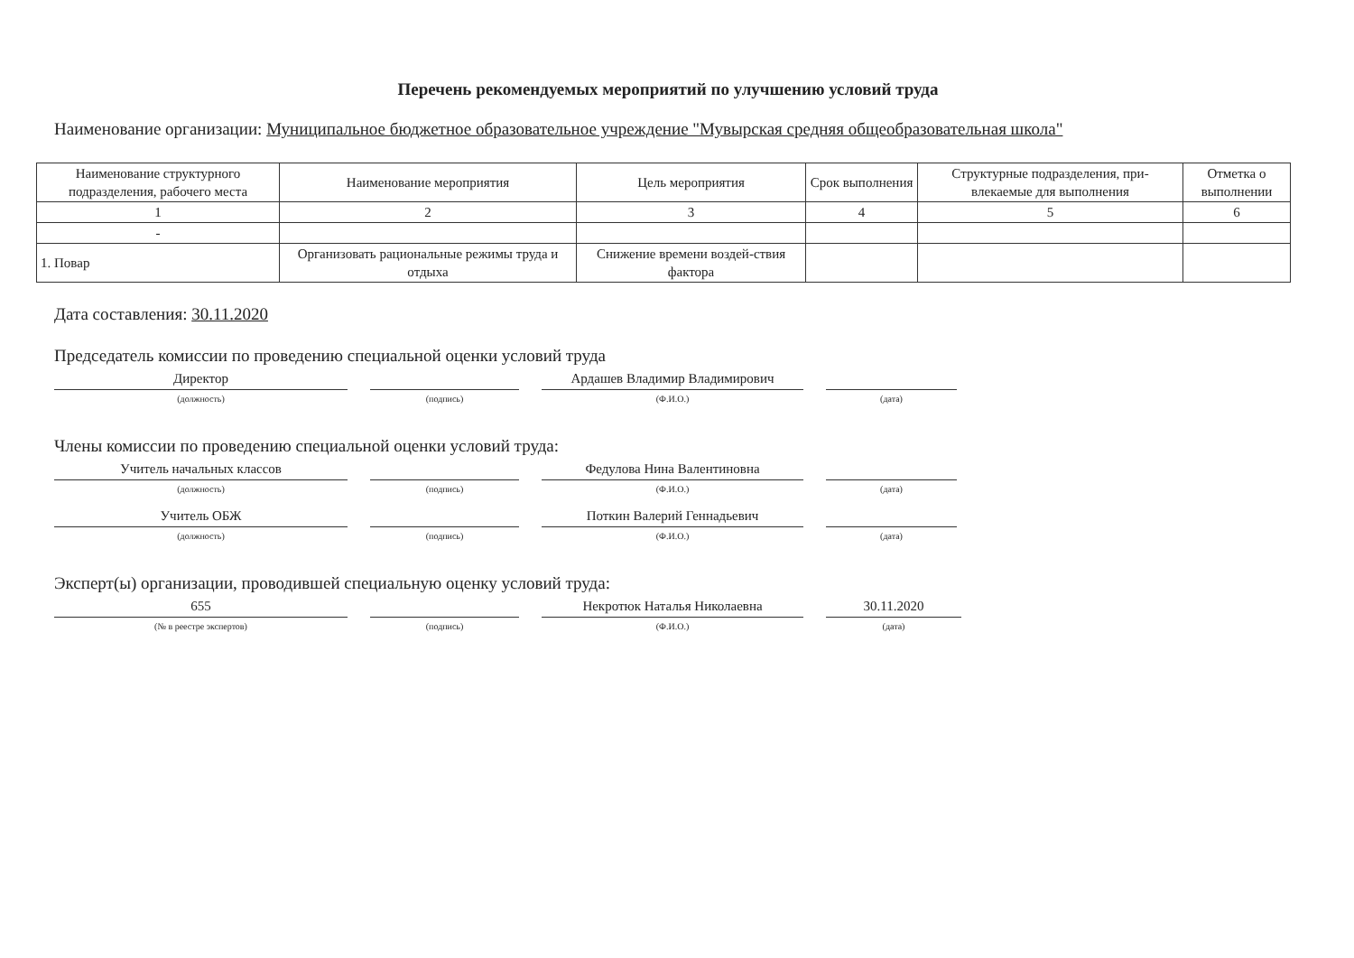Перечень рекомендуемых мероприятий по улучшению условий труда
Наименование организации: Муниципальное бюджетное образовательное учреждение "Мувырская средняя общеобразовательная школа"
| Наименование структурного подразделения, рабочего места | Наименование мероприятия | Цель мероприятия | Срок выполнения | Структурные подразделения, при-влекаемые для выполнения | Отметка о выполнении |
| --- | --- | --- | --- | --- | --- |
| 1 | 2 | 3 | 4 | 5 | 6 |
| - | | | | | |
| 1. Повар | Организовать рациональные режимы труда и отдыха | Снижение времени воздей-ствия фактора | | | |
Дата составления: 30.11.2020
Председатель комиссии по проведению специальной оценки условий труда
Директор
(должность)
(подпись)
Ардашев Владимир Владимирович
(Ф.И.О.)
(дата)
Члены комиссии по проведению специальной оценки условий труда:
Учитель начальных классов
(должность)
(подпись)
Федулова Нина Валентиновна
(Ф.И.О.)
(дата)
Учитель ОБЖ
(должность)
(подпись)
Поткин Валерий Геннадьевич
(Ф.И.О.)
(дата)
Эксперт(ы) организации, проводившей специальную оценку условий труда:
655
(№ в реестре экспертов)
(подпись)
Некротюк Наталья Николаевна
(Ф.И.О.)
30.11.2020
(дата)